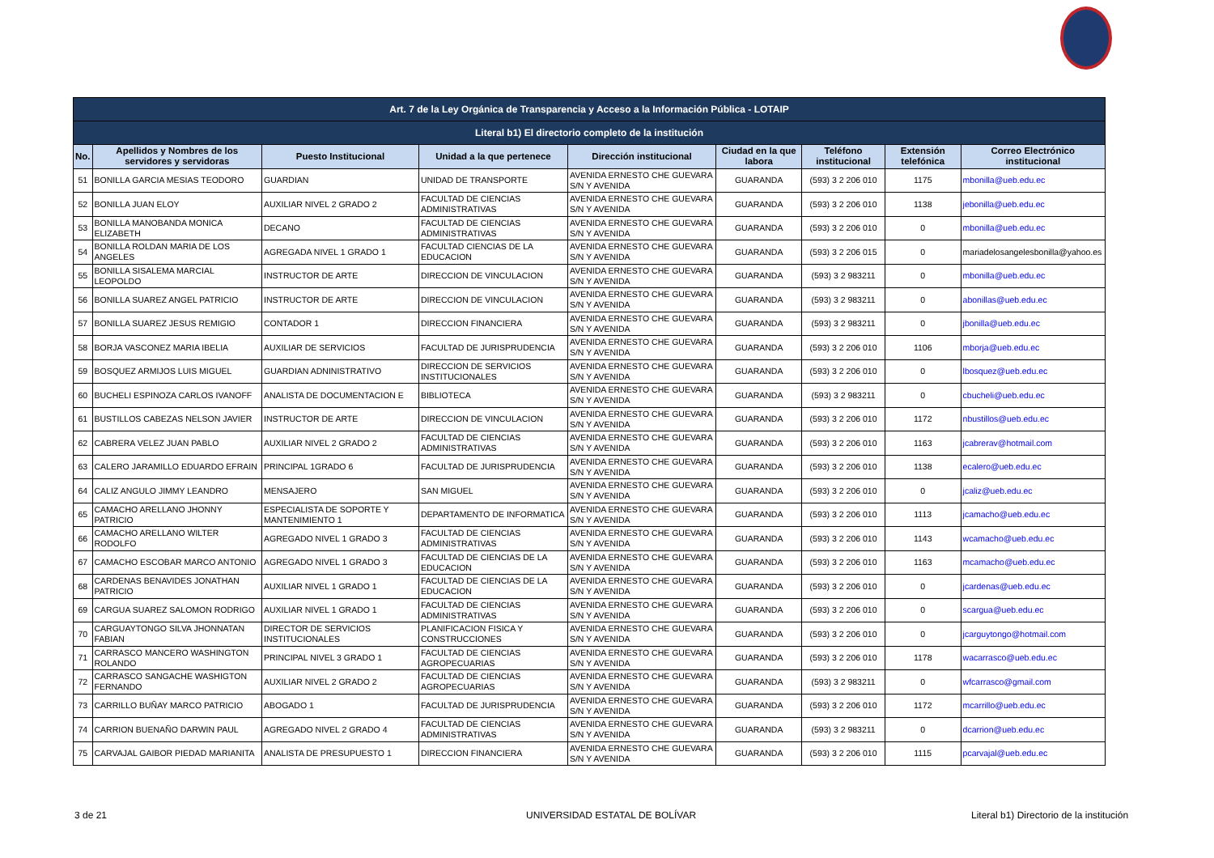| Art. 7 de la Ley Orgánica de Transparencia y Acceso a la Información Pública - LOTAIP | | | | | | | | |
| Literal b1) El directorio completo de la institución | | | | | | | | |
| No. | Apellidos y Nombres de los servidores y servidoras | Puesto Institucional | Unidad a la que pertenece | Dirección institucional | Ciudad en la que labora | Teléfono institucional | Extensión telefónica | Correo Electrónico institucional |
| 51 | BONILLA GARCIA MESIAS TEODORO | GUARDIAN | UNIDAD DE TRANSPORTE | AVENIDA ERNESTO CHE GUEVARA S/N Y AVENIDA | GUARANDA | (593) 3 2 206 010 | 1175 | mbonilla@ueb.edu.ec |
| 52 | BONILLA JUAN ELOY | AUXILIAR NIVEL 2 GRADO 2 | FACULTAD DE CIENCIAS ADMINISTRATIVAS | AVENIDA ERNESTO CHE GUEVARA S/N Y AVENIDA | GUARANDA | (593) 3 2 206 010 | 1138 | jebonilla@ueb.edu.ec |
| 53 | BONILLA MANOBANDA MONICA ELIZABETH | DECANO | FACULTAD DE CIENCIAS ADMINISTRATIVAS | AVENIDA ERNESTO CHE GUEVARA S/N Y AVENIDA | GUARANDA | (593) 3 2 206 010 | 0 | mbonilla@ueb.edu.ec |
| 54 | BONILLA ROLDAN MARIA DE LOS ANGELES | AGREGADA NIVEL 1 GRADO 1 | FACULTAD CIENCIAS DE LA EDUCACION | AVENIDA ERNESTO CHE GUEVARA S/N Y AVENIDA | GUARANDA | (593) 3 2 206 015 | 0 | mariadelosangelesbonilla@yahoo.es |
| 55 | BONILLA SISALEMA MARCIAL LEOPOLDO | INSTRUCTOR DE ARTE | DIRECCION DE VINCULACION | AVENIDA ERNESTO CHE GUEVARA S/N Y AVENIDA | GUARANDA | (593) 3 2 983211 | 0 | mbonilla@ueb.edu.ec |
| 56 | BONILLA SUAREZ ANGEL PATRICIO | INSTRUCTOR DE ARTE | DIRECCION DE VINCULACION | AVENIDA ERNESTO CHE GUEVARA S/N Y AVENIDA | GUARANDA | (593) 3 2 983211 | 0 | abonillas@ueb.edu.ec |
| 57 | BONILLA SUAREZ JESUS REMIGIO | CONTADOR 1 | DIRECCION FINANCIERA | AVENIDA ERNESTO CHE GUEVARA S/N Y AVENIDA | GUARANDA | (593) 3 2 983211 | 0 | jbonilla@ueb.edu.ec |
| 58 | BORJA VASCONEZ MARIA IBELIA | AUXILIAR DE SERVICIOS | FACULTAD DE JURISPRUDENCIA | AVENIDA ERNESTO CHE GUEVARA S/N Y AVENIDA | GUARANDA | (593) 3 2 206 010 | 1106 | mborja@ueb.edu.ec |
| 59 | BOSQUEZ ARMIJOS LUIS MIGUEL | GUARDIAN ADNINISTRATIVO | DIRECCION DE SERVICIOS INSTITUCIONALES | AVENIDA ERNESTO CHE GUEVARA S/N Y AVENIDA | GUARANDA | (593) 3 2 206 010 | 0 | lbosquez@ueb.edu.ec |
| 60 | BUCHELI ESPINOZA CARLOS IVANOFF | ANALISTA DE DOCUMENTACION E | BIBLIOTECA | AVENIDA ERNESTO CHE GUEVARA S/N Y AVENIDA | GUARANDA | (593) 3 2 983211 | 0 | cbucheli@ueb.edu.ec |
| 61 | BUSTILLOS CABEZAS NELSON JAVIER | INSTRUCTOR DE ARTE | DIRECCION DE VINCULACION | AVENIDA ERNESTO CHE GUEVARA S/N Y AVENIDA | GUARANDA | (593) 3 2 206 010 | 1172 | nbustillos@ueb.edu.ec |
| 62 | CABRERA VELEZ JUAN PABLO | AUXILIAR NIVEL 2 GRADO 2 | FACULTAD DE CIENCIAS ADMINISTRATIVAS | AVENIDA ERNESTO CHE GUEVARA S/N Y AVENIDA | GUARANDA | (593) 3 2 206 010 | 1163 | jcabrerav@hotmail.com |
| 63 | CALERO JARAMILLO EDUARDO EFRAIN | PRINCIPAL 1GRADO 6 | FACULTAD DE JURISPRUDENCIA | AVENIDA ERNESTO CHE GUEVARA S/N Y AVENIDA | GUARANDA | (593) 3 2 206 010 | 1138 | ecalero@ueb.edu.ec |
| 64 | CALIZ ANGULO JIMMY LEANDRO | MENSAJERO | SAN MIGUEL | AVENIDA ERNESTO CHE GUEVARA S/N Y AVENIDA | GUARANDA | (593) 3 2 206 010 | 0 | jcaliz@ueb.edu.ec |
| 65 | CAMACHO ARELLANO JHONNY PATRICIO | ESPECIALISTA DE SOPORTE Y MANTENIMIENTO 1 | DEPARTAMENTO DE INFORMATICA | AVENIDA ERNESTO CHE GUEVARA S/N Y AVENIDA | GUARANDA | (593) 3 2 206 010 | 1113 | jcamacho@ueb.edu.ec |
| 66 | CAMACHO ARELLANO WILTER RODOLFO | AGREGADO NIVEL 1 GRADO 3 | FACULTAD DE CIENCIAS ADMINISTRATIVAS | AVENIDA ERNESTO CHE GUEVARA S/N Y AVENIDA | GUARANDA | (593) 3 2 206 010 | 1143 | wcamacho@ueb.edu.ec |
| 67 | CAMACHO ESCOBAR MARCO ANTONIO | AGREGADO NIVEL 1 GRADO 3 | FACULTAD DE CIENCIAS DE LA EDUCACION | AVENIDA ERNESTO CHE GUEVARA S/N Y AVENIDA | GUARANDA | (593) 3 2 206 010 | 1163 | mcamacho@ueb.edu.ec |
| 68 | CARDENAS BENAVIDES JONATHAN PATRICIO | AUXILIAR NIVEL 1 GRADO 1 | FACULTAD DE CIENCIAS DE LA EDUCACION | AVENIDA ERNESTO CHE GUEVARA S/N Y AVENIDA | GUARANDA | (593) 3 2 206 010 | 0 | jcardenas@ueb.edu.ec |
| 69 | CARGUA SUAREZ SALOMON RODRIGO | AUXILIAR NIVEL 1 GRADO 1 | FACULTAD DE CIENCIAS ADMINISTRATIVAS | AVENIDA ERNESTO CHE GUEVARA S/N Y AVENIDA | GUARANDA | (593) 3 2 206 010 | 0 | scargua@ueb.edu.ec |
| 70 | CARGUAYTONGO SILVA JHONNATAN FABIAN | DIRECTOR DE SERVICIOS INSTITUCIONALES | PLANIFICACION FISICA Y CONSTRUCCIONES | AVENIDA ERNESTO CHE GUEVARA S/N Y AVENIDA | GUARANDA | (593) 3 2 206 010 | 0 | jcarguytongo@hotmail.com |
| 71 | CARRASCO MANCERO WASHINGTON ROLANDO | PRINCIPAL NIVEL 3 GRADO 1 | FACULTAD DE CIENCIAS AGROPECUARIAS | AVENIDA ERNESTO CHE GUEVARA S/N Y AVENIDA | GUARANDA | (593) 3 2 206 010 | 1178 | wacarrasco@ueb.edu.ec |
| 72 | CARRASCO SANGACHE WASHIGTON FERNANDO | AUXILIAR NIVEL 2 GRADO 2 | FACULTAD DE CIENCIAS AGROPECUARIAS | AVENIDA ERNESTO CHE GUEVARA S/N Y AVENIDA | GUARANDA | (593) 3 2 983211 | 0 | wfcarrasco@gmail.com |
| 73 | CARRILLO BUÑAY MARCO PATRICIO | ABOGADO 1 | FACULTAD DE JURISPRUDENCIA | AVENIDA ERNESTO CHE GUEVARA S/N Y AVENIDA | GUARANDA | (593) 3 2 206 010 | 1172 | mcarrillo@ueb.edu.ec |
| 74 | CARRION BUENAÑO DARWIN PAUL | AGREGADO NIVEL 2 GRADO 4 | FACULTAD DE CIENCIAS ADMINISTRATIVAS | AVENIDA ERNESTO CHE GUEVARA S/N Y AVENIDA | GUARANDA | (593) 3 2 983211 | 0 | dcarrion@ueb.edu.ec |
| 75 | CARVAJAL GAIBOR PIEDAD MARIANITA | ANALISTA DE PRESUPUESTO 1 | DIRECCION FINANCIERA | AVENIDA ERNESTO CHE GUEVARA S/N Y AVENIDA | GUARANDA | (593) 3 2 206 010 | 1115 | pcarvajal@ueb.edu.ec |
3 de 21 UNIVERSIDAD ESTATAL DE BOLÍVAR
Literal b1) Directorio de la institución